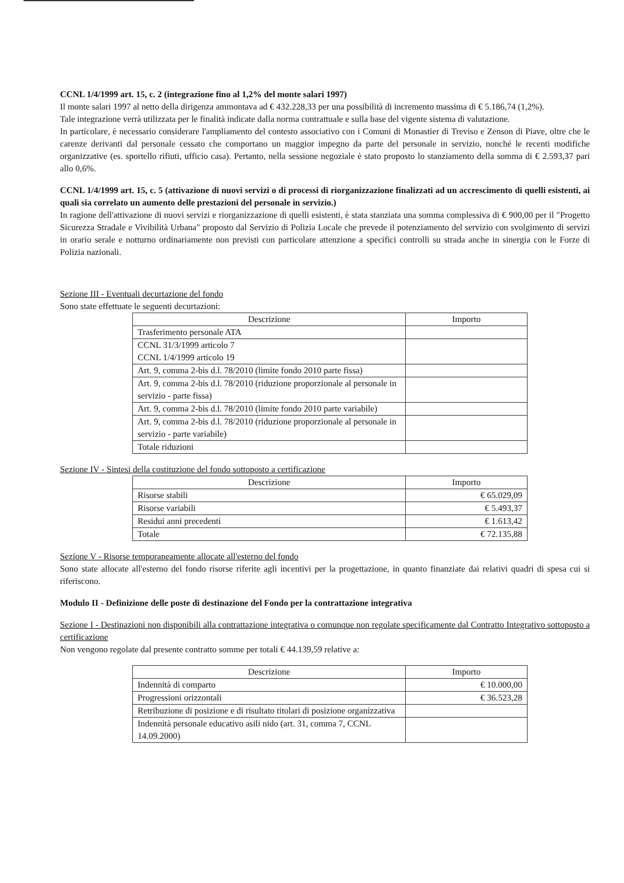CCNL 1/4/1999 art. 15, c. 2 (integrazione fino al 1,2% del monte salari 1997)
Il monte salari 1997 al netto della dirigenza ammontava ad € 432.228,33 per una possibilità di incremento massima di € 5.186,74 (1,2%).
Tale integrazione verrà utilizzata per le finalità indicate dalla norma contrattuale e sulla base del vigente sistema di valutazione.
In particolare, è necessario considerare l'ampliamento del contesto associativo con i Comuni di Monastier di Treviso e Zenson di Piave, oltre che le carenze derivanti dal personale cessato che comportano un maggior impegno da parte del personale in servizio, nonché le recenti modifiche organizzative (es. sportello rifiuti, ufficio casa). Pertanto, nella sessione negoziale è stato proposto lo stanziamento della somma di € 2.593,37 pari allo 0,6%.
CCNL 1/4/1999 art. 15, c. 5 (attivazione di nuovi servizi o di processi di riorganizzazione finalizzati ad un accrescimento di quelli esistenti, ai quali sia correlato un aumento delle prestazioni del personale in servizio.)
In ragione dell'attivazione di nuovi servizi e riorganizzazione di quelli esistenti, è stata stanziata una somma complessiva di € 900,00 per il "Progetto Sicurezza Stradale e Vivibilità Urbana" proposto dal Servizio di Polizia Locale che prevede il potenziamento del servizio con svolgimento di servizi in orario serale e notturno ordinariamente non previsti con particolare attenzione a specifici controlli su strada anche in sinergia con le Forze di Polizia nazionali.
Sezione III - Eventuali decurtazione del fondo
Sono state effettuate le seguenti decurtazioni:
| Descrizione | Importo |
| --- | --- |
| Trasferimento personale ATA | |
| CCNL 31/3/1999 articolo 7 CCNL 1/4/1999 articolo 19 | |
| Art. 9, comma 2-bis d.l. 78/2010 (limite fondo 2010 parte fissa) | |
| Art. 9, comma 2-bis d.l. 78/2010 (riduzione proporzionale al personale in servizio - parte fissa) | |
| Art. 9, comma 2-bis d.l. 78/2010 (limite fondo 2010 parte variabile) | |
| Art. 9, comma 2-bis d.l. 78/2010 (riduzione proporzionale al personale in servizio - parte variabile) | |
| Totale riduzioni | |
Sezione IV - Sintesi della costituzione del fondo sottoposto a certificazione
| Descrizione | Importo |
| --- | --- |
| Risorse stabili | € 65.029,09 |
| Risorse variabili | € 5.493,37 |
| Residui anni precedenti | € 1.613,42 |
| Totale | € 72.135,88 |
Sezione V - Risorse temporaneamente allocate all'esterno del fondo
Sono state allocate all'esterno del fondo risorse riferite agli incentivi per la progettazione, in quanto finanziate dai relativi quadri di spesa cui si riferiscono.
Modulo II - Definizione delle poste di destinazione del Fondo per la contrattazione integrativa
Sezione I - Destinazioni non disponibili alla contrattazione integrativa o comunque non regolate specificamente dal Contratto Integrativo sottoposto a certificazione
Non vengono regolate dal presente contratto somme per totali € 44.139,59 relative a:
| Descrizione | Importo |
| --- | --- |
| Indennità di comparto | € 10.000,00 |
| Progressioni orizzontali | € 36.523,28 |
| Retribuzione di posizione e di risultato titolari di posizione organizzativa | |
| Indennità personale educativo asili nido (art. 31, comma 7, CCNL 14.09.2000) | |